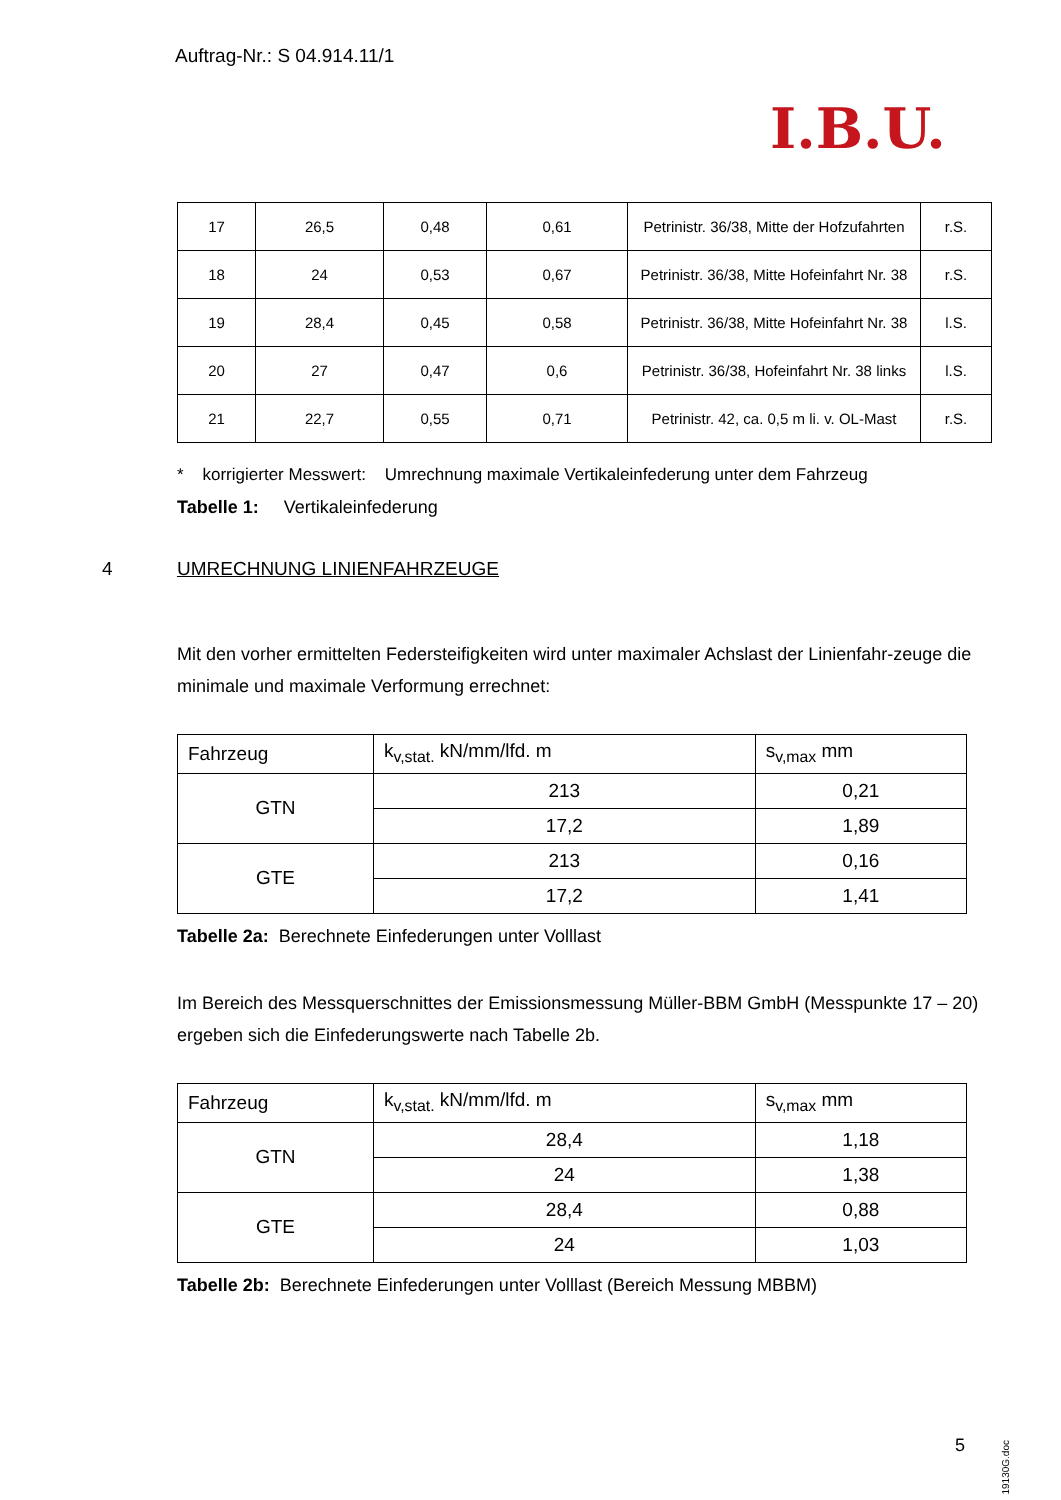Auftrag-Nr.: S 04.914.11/1
I.B.U.
| 17 | 26,5 | 0,48 | 0,61 | Petrinistr. 36/38, Mitte der Hofzufahrten | r.S. |
| 18 | 24 | 0,53 | 0,67 | Petrinistr. 36/38, Mitte Hofeinfahrt Nr. 38 | r.S. |
| 19 | 28,4 | 0,45 | 0,58 | Petrinistr. 36/38, Mitte Hofeinfahrt Nr. 38 | l.S. |
| 20 | 27 | 0,47 | 0,6 | Petrinistr. 36/38, Hofeinfahrt Nr. 38 links | l.S. |
| 21 | 22,7 | 0,55 | 0,71 | Petrinistr. 42, ca. 0,5 m li. v. OL-Mast | r.S. |
* korrigierter Messwert: Umrechnung maximale Vertikaleinfederung unter dem Fahrzeug
Tabelle 1: Vertikaleinfederung
4 UMRECHNUNG LINIENFAHRZEUGE
Mit den vorher ermittelten Federsteifigkeiten wird unter maximaler Achslast der Linienfahr-zeuge die minimale und maximale Verformung errechnet:
| Fahrzeug | k<sub>v,stat.</sub> kN/mm/lfd. m | s<sub>v,max</sub> mm |
| GTN | 213 | 0,21 |
| | 17,2 | 1,89 |
| GTE | 213 | 0,16 |
| | 17,2 | 1,41 |
Tabelle 2a: Berechnete Einfederungen unter Volllast
Im Bereich des Messquerschnittes der Emissionsmessung Müller-BBM GmbH (Messpunkte 17 – 20) ergeben sich die Einfederungswerte nach Tabelle 2b.
| Fahrzeug | k<sub>v,stat.</sub> kN/mm/lfd. m | s<sub>v,max</sub> mm |
| GTN | 28,4 | 1,18 |
| | 24 | 1,38 |
| GTE | 28,4 | 0,88 |
| | 24 | 1,03 |
Tabelle 2b: Berechnete Einfederungen unter Volllast (Bereich Messung MBBM)
5
19130G.doc